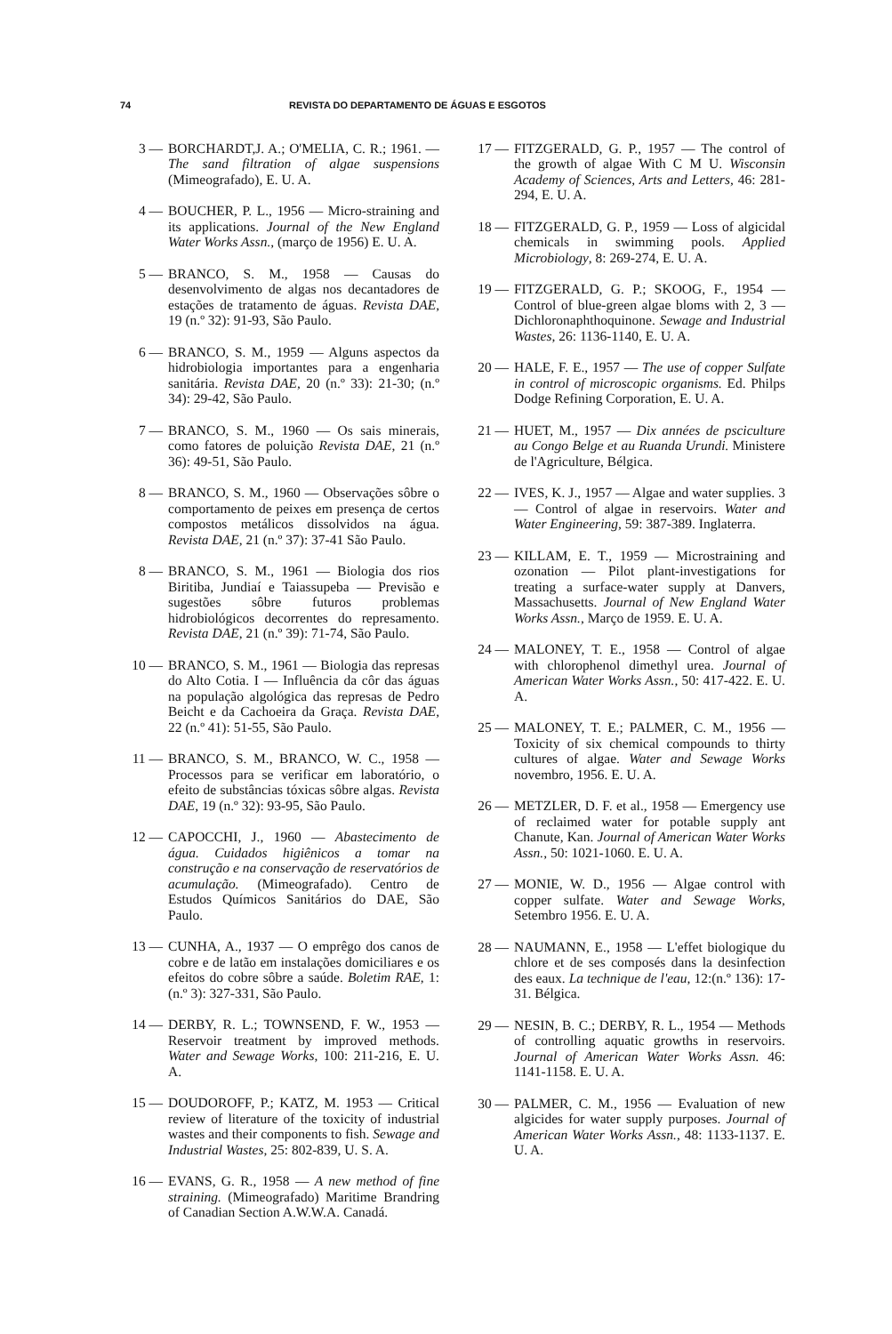74 REVISTA DO DEPARTAMENTO DE ÁGUAS E ESGOTOS
3 — BORCHARDT,J. A.; O'MELIA, C. R.; 1961. — The sand filtration of algae suspensions (Mimeografado), E. U. A.
4 — BOUCHER, P. L., 1956 — Micro-straining and its applications. Journal of the New England Water Works Assn., (março de 1956) E. U. A.
5 — BRANCO, S. M., 1958 — Causas do desenvolvimento de algas nos decantadores de estações de tratamento de águas. Revista DAE, 19 (n.º 32): 91-93, São Paulo.
6 — BRANCO, S. M., 1959 — Alguns aspectos da hidrobiologia importantes para a engenharia sanitária. Revista DAE, 20 (n.º 33): 21-30; (n.º 34): 29-42, São Paulo.
7 — BRANCO, S. M., 1960 — Os sais minerais, como fatores de poluição Revista DAE, 21 (n.º 36): 49-51, São Paulo.
8 — BRANCO, S. M., 1960 — Observações sôbre o comportamento de peixes em presença de certos compostos metálicos dissolvidos na água. Revista DAE, 21 (n.º 37): 37-41 São Paulo.
8 — BRANCO, S. M., 1961 — Biologia dos rios Biritiba, Jundiaí e Taiassupeba — Previsão e sugestões sôbre futuros problemas hidrobiológicos decorrentes do represamento. Revista DAE, 21 (n.º 39): 71-74, São Paulo.
10 — BRANCO, S. M., 1961 — Biologia das represas do Alto Cotia. I — Influência da côr das águas na população algológica das represas de Pedro Beicht e da Cachoeira da Graça. Revista DAE, 22 (n.º 41): 51-55, São Paulo.
11 — BRANCO, S. M., BRANCO, W. C., 1958 — Processos para se verificar em laboratório, o efeito de substâncias tóxicas sôbre algas. Revista DAE, 19 (n.º 32): 93-95, São Paulo.
12 — CAPOCCHI, J., 1960 — Abastecimento de água. Cuidados higiênicos a tomar na construção e na conservação de reservatórios de acumulação. (Mimeografado). Centro de Estudos Químicos Sanitários do DAE, São Paulo.
13 — CUNHA, A., 1937 — O emprêgo dos canos de cobre e de latão em instalações domiciliares e os efeitos do cobre sôbre a saúde. Boletim RAE, 1: (n.º 3): 327-331, São Paulo.
14 — DERBY, R. L.; TOWNSEND, F. W., 1953 — Reservoir treatment by improved methods. Water and Sewage Works, 100: 211-216, E. U. A.
15 — DOUDOROFF, P.; KATZ, M. 1953 — Critical review of literature of the toxicity of industrial wastes and their components to fish. Sewage and Industrial Wastes, 25: 802-839, U. S. A.
16 — EVANS, G. R., 1958 — A new method of fine straining. (Mimeografado) Maritime Brandring of Canadian Section A.W.W.A. Canadá.
17 — FITZGERALD, G. P., 1957 — The control of the growth of algae With C M U. Wisconsin Academy of Sciences, Arts and Letters, 46: 281-294, E. U. A.
18 — FITZGERALD, G. P., 1959 — Loss of algicidal chemicals in swimming pools. Applied Microbiology, 8: 269-274, E. U. A.
19 — FITZGERALD, G. P.; SKOOG, F., 1954 — Control of blue-green algae bloms with 2, 3 — Dichloronaphthoquinone. Sewage and Industrial Wastes, 26: 1136-1140, E. U. A.
20 — HALE, F. E., 1957 — The use of copper Sulfate in control of microscopic organisms. Ed. Philps Dodge Refining Corporation, E. U. A.
21 — HUET, M., 1957 — Dix années de psciculture au Congo Belge et au Ruanda Urundi. Ministere de l'Agriculture, Bélgica.
22 — IVES, K. J., 1957 — Algae and water supplies. 3 — Control of algae in reservoirs. Water and Water Engineering, 59: 387-389. Inglaterra.
23 — KILLAM, E. T., 1959 — Microstraining and ozonation — Pilot plant-investigations for treating a surface-water supply at Danvers, Massachusetts. Journal of New England Water Works Assn., Março de 1959. E. U. A.
24 — MALONEY, T. E., 1958 — Control of algae with chlorophenol dimethyl urea. Journal of American Water Works Assn., 50: 417-422. E. U. A.
25 — MALONEY, T. E.; PALMER, C. M., 1956 — Toxicity of six chemical compounds to thirty cultures of algae. Water and Sewage Works novembro, 1956. E. U. A.
26 — METZLER, D. F. et al., 1958 — Emergency use of reclaimed water for potable supply ant Chanute, Kan. Journal of American Water Works Assn., 50: 1021-1060. E. U. A.
27 — MONIE, W. D., 1956 — Algae control with copper sulfate. Water and Sewage Works, Setembro 1956. E. U. A.
28 — NAUMANN, E., 1958 — L'effet biologique du chlore et de ses composés dans la desinfection des eaux. La technique de l'eau, 12:(n.º 136): 17-31. Bélgica.
29 — NESIN, B. C.; DERBY, R. L., 1954 — Methods of controlling aquatic growths in reservoirs. Journal of American Water Works Assn. 46: 1141-1158. E. U. A.
30 — PALMER, C. M., 1956 — Evaluation of new algicides for water supply purposes. Journal of American Water Works Assn., 48: 1133-1137. E. U. A.